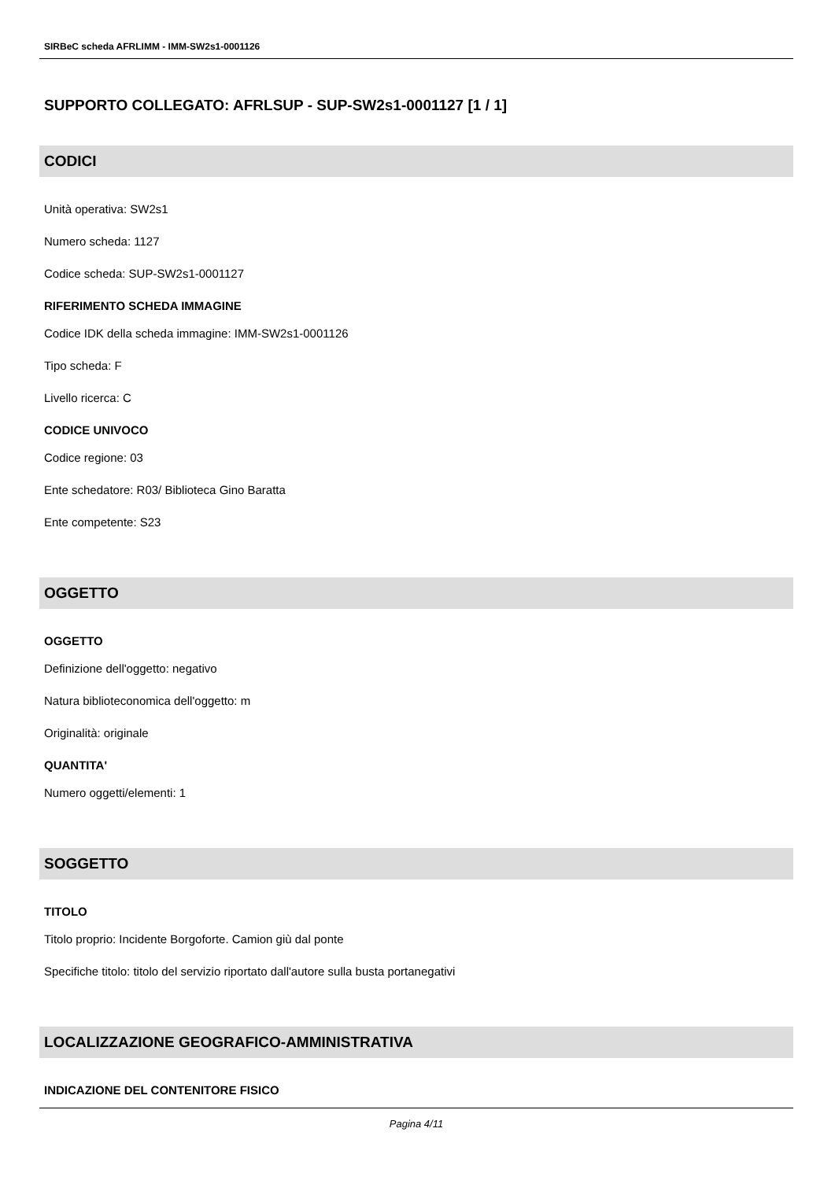SIRBeC scheda AFRLIMM - IMM-SW2s1-0001126
SUPPORTO COLLEGATO: AFRLSUP - SUP-SW2s1-0001127 [1 / 1]
CODICI
Unità operativa: SW2s1
Numero scheda: 1127
Codice scheda: SUP-SW2s1-0001127
RIFERIMENTO SCHEDA IMMAGINE
Codice IDK della scheda immagine: IMM-SW2s1-0001126
Tipo scheda: F
Livello ricerca: C
CODICE UNIVOCO
Codice regione: 03
Ente schedatore: R03/ Biblioteca Gino Baratta
Ente competente: S23
OGGETTO
OGGETTO
Definizione dell'oggetto: negativo
Natura biblioteconomica dell'oggetto: m
Originalità: originale
QUANTITA'
Numero oggetti/elementi: 1
SOGGETTO
TITOLO
Titolo proprio: Incidente Borgoforte. Camion giù dal ponte
Specifiche titolo: titolo del servizio riportato dall'autore sulla busta portanegativi
LOCALIZZAZIONE GEOGRAFICO-AMMINISTRATIVA
INDICAZIONE DEL CONTENITORE FISICO
Pagina 4/11